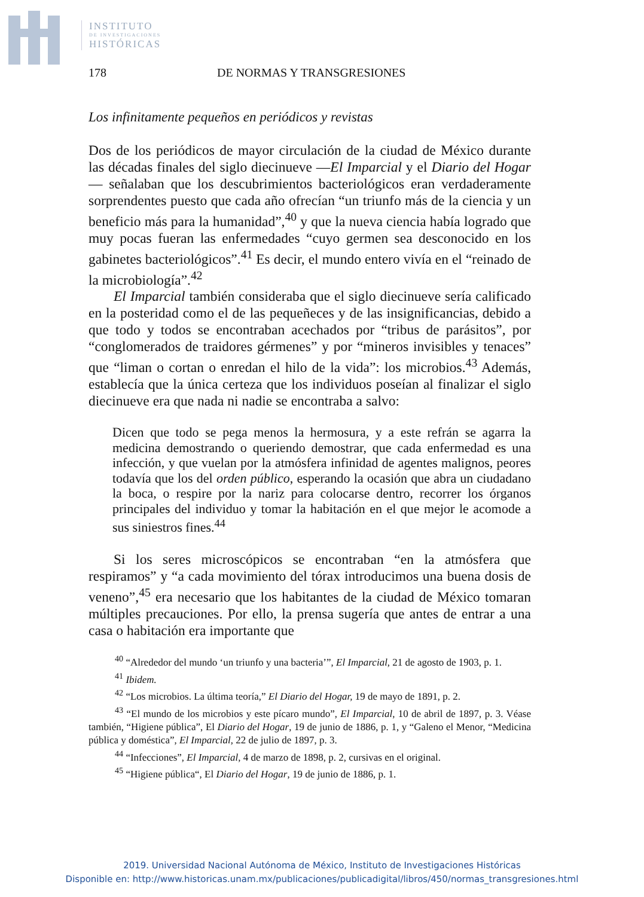INSTITUTO
DE INVESTIGACIONES
HISTÓRICAS
178 DE NORMAS Y TRANSGRESIONES
Los infinitamente pequeños en periódicos y revistas
Dos de los periódicos de mayor circulación de la ciudad de México durante las décadas finales del siglo diecinueve —El Imparcial y el Diario del Hogar— señalaban que los descubrimientos bacteriológicos eran verdaderamente sorprendentes puesto que cada año ofrecían “un triunfo más de la ciencia y un beneficio más para la humanidad”,<sup>40</sup> y que la nueva ciencia había logrado que muy pocas fueran las enfermedades “cuyo germen sea desconocido en los gabinetes bacteriológicos”.<sup>41</sup> Es decir, el mundo entero vivía en el “reinado de la microbiología”.<sup>42</sup>
El Imparcial también consideraba que el siglo diecinueve sería calificado en la posteridad como el de las pequeñeces y de las insignificancias, debido a que todo y todos se encontraban acechados por “tribus de parásitos”, por “conglomerados de traidores gérmenes” y por “mineros invisibles y tenaces” que “liman o cortan o enredan el hilo de la vida”: los microbios.<sup>43</sup> Además, establecía que la única certeza que los individuos poseían al finalizar el siglo diecinueve era que nada ni nadie se encontraba a salvo:
Dicen que todo se pega menos la hermosura, y a este refrán se agarra la medicina demostrando o queriendo demostrar, que cada enfermedad es una infección, y que vuelan por la atmósfera infinidad de agentes malignos, peores todavía que los del orden público, esperando la ocasión que abra un ciudadano la boca, o respire por la nariz para colocarse dentro, recorrer los órganos principales del individuo y tomar la habitación en el que mejor le acomode a sus siniestros fines.<sup>44</sup>
Si los seres microscópicos se encontraban “en la atmósfera que respiramos” y “a cada movimiento del tórax introducimos una buena dosis de veneno”,<sup>45</sup> era necesario que los habitantes de la ciudad de México tomaran múltiples precauciones. Por ello, la prensa sugería que antes de entrar a una casa o habitación era importante que
<sup>40</sup> “Alrededor del mundo ‘un triunfo y una bacteria’”, El Imparcial, 21 de agosto de 1903, p. 1.
<sup>41</sup> Ibidem.
<sup>42</sup> “Los microbios. La última teoría,” El Diario del Hogar, 19 de mayo de 1891, p. 2.
<sup>43</sup> “El mundo de los microbios y este pícaro mundo”, El Imparcial, 10 de abril de 1897, p. 3. Véase también, “Higiene pública”, El Diario del Hogar, 19 de junio de 1886, p. 1, y “Galeno el Menor, “Medicina pública y doméstica”, El Imparcial, 22 de julio de 1897, p. 3.
<sup>44</sup> “Infecciones”, El Imparcial, 4 de marzo de 1898, p. 2, cursivas en el original.
<sup>45</sup> “Higiene pública“, El Diario del Hogar, 19 de junio de 1886, p. 1.
2019. Universidad Nacional Autónoma de México, Instituto de Investigaciones Históricas
Disponible en: http://www.historicas.unam.mx/publicaciones/publicadigital/libros/450/normas_transgresiones.html